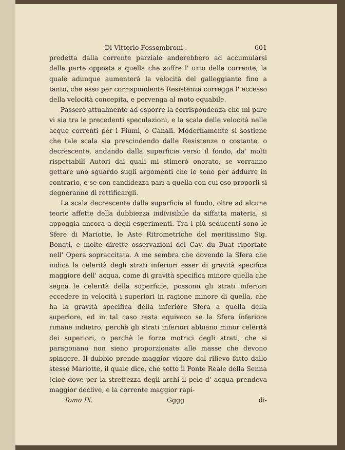Di Vittorio Fossombroni . 601
predetta dalla corrente parziale anderebbero ad accumularsi dalla parte opposta a quella che soffre l' urto della corrente, la quale adunque aumenterà la velocità del galleggiante fino a tanto, che esso per corrispondente Resistenza corregga l' eccesso della velocità concepita, e pervenga al moto equabile.
Passerò attualmente ad esporre la corrispondenza che mi pare vi sia tra le precedenti speculazioni, e la scala delle velocità nelle acque correnti per i Fiumi, o Canali. Modernamente si sostiene che tale scala sia prescindendo dalle Resistenze o costante, o decrescente, andando dalla superficie verso il fondo, da' molti rispettabili Autori dai quali mi stimerò onorato, se vorranno gettare uno sguardo sugli argomenti che io sono per addurre in contrario, e se con candidezza pari a quella con cui oso proporli si degneranno di rettificargli.
La scala decrescente dalla superficie al fondo, oltre ad alcune teorie affette della dubbiezza indivisibile da siffatta materia, si appoggia ancora a degli esperimenti. Tra i più seducenti sono le Sfere di Mariotte, le Aste Ritrometriche del meritissimo Sig. Bonati, e molte dirette osservazioni del Cav. du Buat riportate nell' Opera sopraccitata. A me sembra che dovendo la Sfera che indica la celerità degli strati inferiori esser di gravità specifica maggiore dell' acqua, come di gravità specifica minore quella che segna le celerità della superficie, possono gli strati inferiori eccedere in velocità i superiori in ragione minore di quella, che ha la gravità specifica della inferiore Sfera a quella della superiore, ed in tal caso resta equivoco se la Sfera inferiore rimane indietro, perchè gli strati inferiori abbiano minor celerità dei superiori, o perchè le forze motrici degli strati, che si paragonano non sieno proporzionate alle masse che devono spingere. Il dubbio prende maggior vigore dal rilievo fatto dallo stesso Mariotte, il quale dice, che sotto il Ponte Reale della Senna (cioè dove per la strettezza degli archi il pelo d' acqua prendeva maggior declive, e la corrente maggior rapi-
Tomo IX. Gggg di-